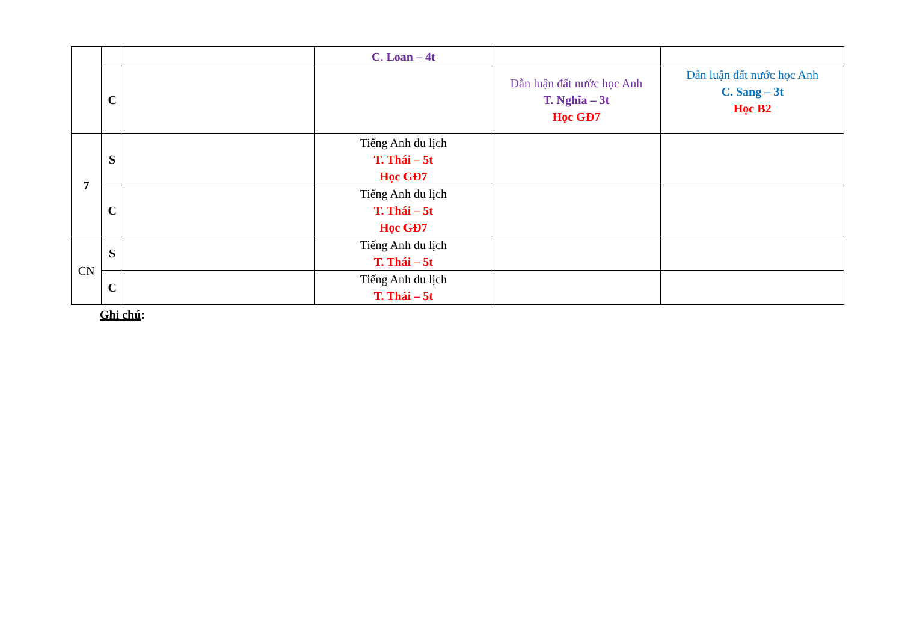| | | | C. Loan – 4t | | |
| | C | | | Dẫn luận đất nước học Anh T. Nghĩa – 3t Học GĐ7 | Dẫn luận đất nước học Anh C. Sang – 3t Học B2 |
| 7 | S | | Tiếng Anh du lịch T. Thái – 5t Học GĐ7 | | |
| | C | | Tiếng Anh du lịch T. Thái – 5t Học GĐ7 | | |
| CN | S | | Tiếng Anh du lịch T. Thái – 5t | | |
| | C | | Tiếng Anh du lịch T. Thái – 5t | | |
Ghi chú: